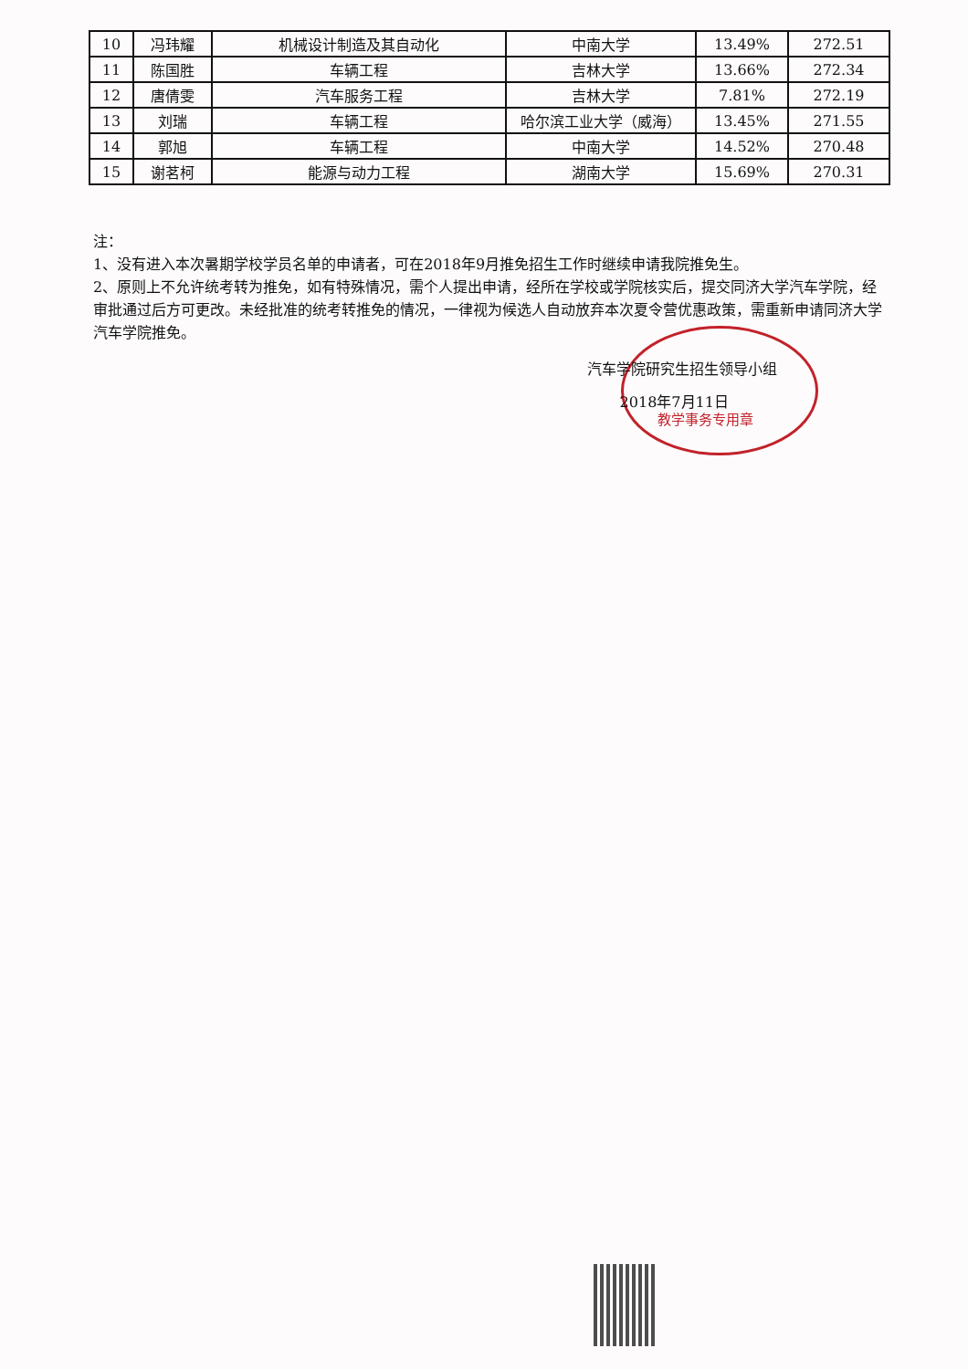| 10 | 冯玮耀 | 机械设计制造及其自动化 | 中南大学 | 13.49% | 272.51 |
| 11 | 陈国胜 | 车辆工程 | 吉林大学 | 13.66% | 272.34 |
| 12 | 唐倩雯 | 汽车服务工程 | 吉林大学 | 7.81% | 272.19 |
| 13 | 刘瑞 | 车辆工程 | 哈尔滨工业大学（威海） | 13.45% | 271.55 |
| 14 | 郭旭 | 车辆工程 | 中南大学 | 14.52% | 270.48 |
| 15 | 谢茗柯 | 能源与动力工程 | 湖南大学 | 15.69% | 270.31 |
注：
1、没有进入本次暑期学校学员名单的申请者，可在2018年9月推免招生工作时继续申请我院推免生。
2、原则上不允许统考转为推免，如有特殊情况，需个人提出申请，经所在学校或学院核实后，提交同济大学汽车学院，经审批通过后方可更改。未经批准的统考转推免的情况，一律视为候选人自动放弃本次夏令营优惠政策，需重新申请同济大学汽车学院推免。
汽车学院研究生招生领导小组
2018年7月11日
教学事务专用章